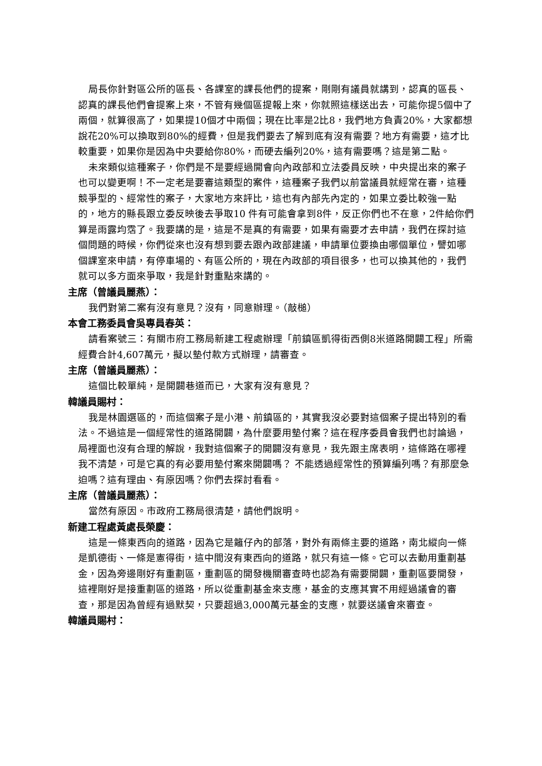局長你針對區公所的區長、各課室的課長他們的提案，剛剛有議員就講到，認真的區長、認真的課長他們會提案上來，不管有幾個區提報上來，你就照這樣送出去，可能你提5個中了兩個，就算很高了，如果提10個才中兩個；現在比率是2比8，我們地方負責20%，大家都想說花20%可以換取到80%的經費，但是我們要去了解到底有沒有需要？地方有需要，這才比較重要，如果你是因為中央要給你80%，而硬去編列20%，這有需要嗎？這是第二點。
未來類似這種案子，你們是不是要經過開會向內政部和立法委員反映，中央提出來的案子也可以變更啊！不一定老是要審這類型的案件，這種案子我們以前當議員就經常在審，這種競爭型的、經常性的案子，大家地方來評比，這也有內部先內定的，如果立委比較強一點的，地方的縣長跟立委反映後去爭取10 件有可能會拿到8件，反正你們也不在意，2件給你們算是雨露均霑了。我要講的是，這是不是真的有需要，如果有需要才去申請，我們在探討這個問題的時候，你們從來也沒有想到要去跟內政部建議，申請單位要換由哪個單位，譬如哪個課室來申請，有停車場的、有區公所的，現在內政部的項目很多，也可以換其他的，我們就可以多方面來爭取，我是針對重點來講的。
主席（曾議員麗燕）：
我們對第二案有沒有意見？沒有，同意辦理。（敲槌）
本會工務委員會吳專員春英：
請看案號三：有關市府工務局新建工程處辦理「前鎮區凱得街西側8米道路開闢工程」所需經費合計4,607萬元，擬以墊付款方式辦理，請審查。
主席（曾議員麗燕）：
這個比較單純，是開闢巷道而已，大家有沒有意見？
韓議員賜村：
我是林園選區的，而這個案子是小港、前鎮區的，其實我沒必要對這個案子提出特別的看法。不過這是一個經常性的道路開闢，為什麼要用墊付案？這在程序委員會我們也討論過， 局裡面也沒有合理的解說，我對這個案子的開闢沒有意見，我先跟主席表明，這條路在哪裡我不清楚，可是它真的有必要用墊付案來開闢嗎？ 不能透過經常性的預算編列嗎？有那麼急迫嗎？這有理由、有原因嗎？你們去探討看看。
主席（曾議員麗燕）：
當然有原因。市政府工務局很清楚，請他們說明。
新建工程處黃處長榮慶：
這是一條東西向的道路，因為它是籬仔內的部落，對外有兩條主要的道路，南北縱向一條是凱德街、一條是憲得街，這中間沒有東西向的道路，就只有這一條。它可以去動用重劃基金，因為旁邊剛好有重劃區，重劃區的開發機關審查時也認為有需要開闢，重劃區要開發，這裡剛好是接重劃區的道路，所以從重劃基金來支應，基金的支應其實不用經過議會的審查，那是因為曾經有過默契，只要超過3,000萬元基金的支應，就要送議會來審查。
韓議員賜村：